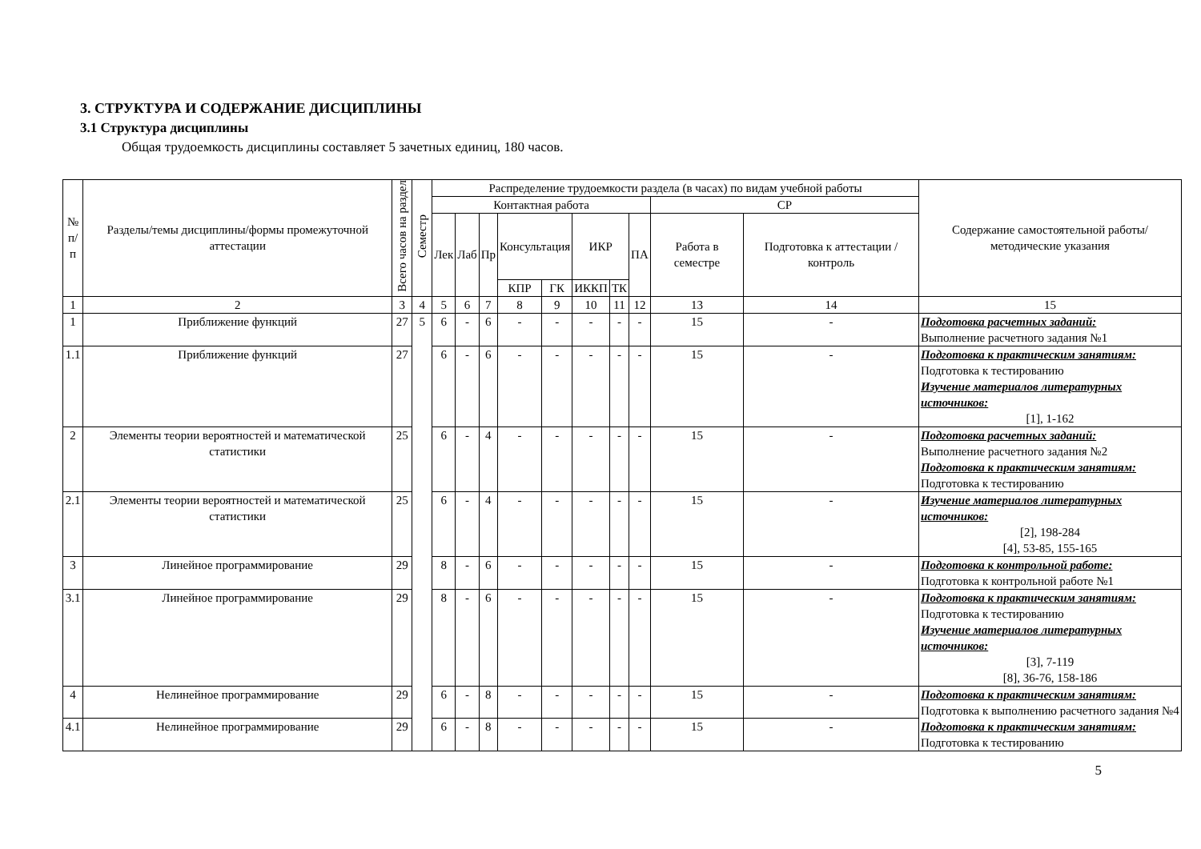3. СТРУКТУРА И СОДЕРЖАНИЕ ДИСЦИПЛИНЫ
3.1 Структура дисциплины
Общая трудоемкость дисциплины составляет 5 зачетных единиц, 180 часов.
| № п/п | Разделы/темы дисциплины/формы промежуточной аттестации | Всего часов на раздел | Семестр | Распределение трудоемкости раздела (в часах) по видам учебной работы | | | | | | | | | | Содержание самостоятельной работы/ методические указания |
| --- | --- | --- | --- | --- | --- | --- | --- | --- | --- | --- | --- | --- | --- | --- |
| | | | | Контактная работа | | | | | | | | СР | | |
| | | | | Лек | Лаб | Пр | Консультация | | ИКР | | ПА | Работа в семестре | Подготовка к аттестации /контроль | |
| | | | | | | | КПР | ГК | ИККП | ТК | | | | |
| 1 | 2 | 3 | 4 | 5 | 6 | 7 | 8 | 9 | 10 | 11 | 12 | 13 | 14 | 15 |
| 1 | Приближение функций | 27 | 5 | 6 | - | 6 | - | - | - | - | - | 15 | - | Подготовка расчетных заданий: Выполнение расчетного задания №1 |
| 1.1 | Приближение функций | 27 | | 6 | - | 6 | - | - | - | - | - | 15 | - | Подготовка к практическим занятиям: Подготовка к тестированию Изучение материалов литературных источников: [1], 1-162 |
| 2 | Элементы теории вероятностей и математической статистики | 25 | | 6 | - | 4 | - | - | - | - | - | 15 | - | Подготовка расчетных заданий: Выполнение расчетного задания №2 Подготовка к практическим занятиям: Подготовка к тестированию |
| 2.1 | Элементы теории вероятностей и математической статистики | 25 | | 6 | - | 4 | - | - | - | - | - | 15 | - | Изучение материалов литературных источников: [2], 198-284 [4], 53-85, 155-165 |
| 3 | Линейное программирование | 29 | | 8 | - | 6 | - | - | - | - | - | 15 | - | Подготовка к контрольной работе: Подготовка к контрольной работе №1 |
| 3.1 | Линейное программирование | 29 | | 8 | - | 6 | - | - | - | - | - | 15 | - | Подготовка к практическим занятиям: Подготовка к тестированию Изучение материалов литературных источников: [3], 7-119 [8], 36-76, 158-186 |
| 4 | Нелинейное программирование | 29 | | 6 | - | 8 | - | - | - | - | - | 15 | - | Подготовка к практическим занятиям: Подготовка к выполнению расчетного задания №4 Подготовка к практическим занятиям: Подготовка к тестированию |
| 4.1 | Нелинейное программирование | 29 | | 6 | - | 8 | - | - | - | - | - | 15 | - | |
5